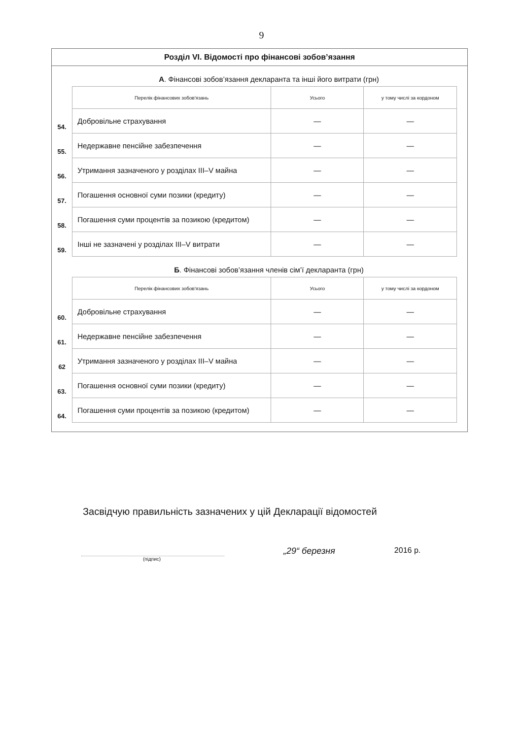9
Розділ VI. Відомості про фінансові зобов’язання
А. Фінансові зобов’язання декларанта та інші його витрати (грн)
| | Перелік фінансових зобов'язань | Усього | у тому числі за кордоном |
| 54. | Добровільне страхування | — | — |
| 55. | Недержавне пенсійне забезпечення | — | — |
| 56. | Утримання зазначеного у розділах III–V майна | — | — |
| 57. | Погашення основної суми позики (кредиту) | — | — |
| 58. | Погашення суми процентів за позикою (кредитом) | — | — |
| 59. | Інші не зазначені у розділах III–V витрати | — | — |
Б. Фінансові зобов’язання членів сім’ї декларанта (грн)
| | Перелік фінансових зобов'язань | Усього | у тому числі за кордоном |
| 60. | Добровільне страхування | — | — |
| 61. | Недержавне пенсійне забезпечення | — | — |
| 62 | Утримання зазначеного у розділах III–V майна | — | — |
| 63. | Погашення основної суми позики (кредиту) | — | — |
| 64. | Погашення суми процентів за позикою (кредитом) | — | — |
Засвідчую правильність зазначених у цій Декларації відомостей
(підпис)
„29“ березня 2016 р.